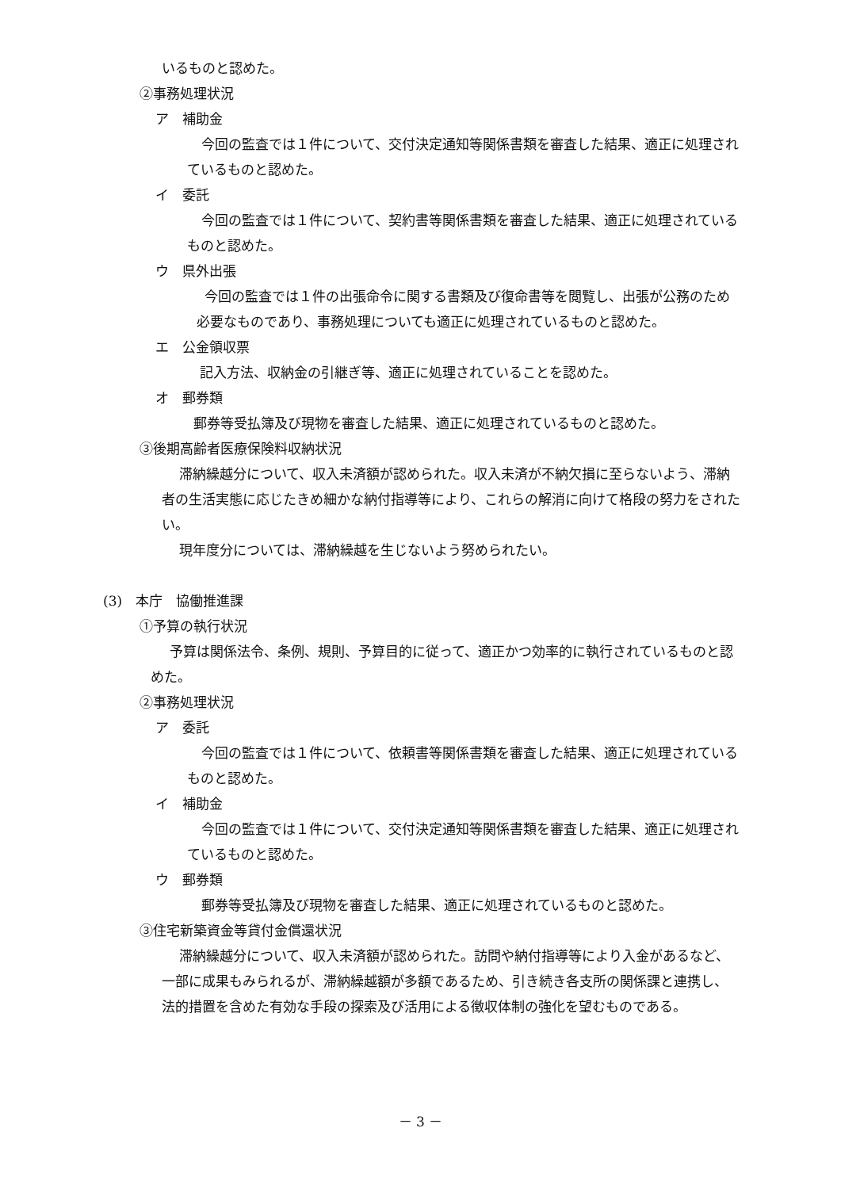いるものと認めた。
②事務処理状況
ア　補助金
今回の監査では１件について、交付決定通知等関係書類を審査した結果、適正に処理されているものと認めた。
イ　委託
今回の監査では１件について、契約書等関係書類を審査した結果、適正に処理されているものと認めた。
ウ　県外出張
今回の監査では１件の出張命令に関する書類及び復命書等を閲覧し、出張が公務のため必要なものであり、事務処理についても適正に処理されているものと認めた。
エ　公金領収票
記入方法、収納金の引継ぎ等、適正に処理されていることを認めた。
オ　郵券類
郵券等受払簿及び現物を審査した結果、適正に処理されているものと認めた。
③後期高齢者医療保険料収納状況
滞納繰越分について、収入未済額が認められた。収入未済が不納欠損に至らないよう、滞納者の生活実態に応じたきめ細かな納付指導等により、これらの解消に向けて格段の努力をされたい。
現年度分については、滞納繰越を生じないよう努められたい。
(3)　本庁　協働推進課
①予算の執行状況
予算は関係法令、条例、規則、予算目的に従って、適正かつ効率的に執行されているものと認めた。
②事務処理状況
ア　委託
今回の監査では１件について、依頼書等関係書類を審査した結果、適正に処理されているものと認めた。
イ　補助金
今回の監査では１件について、交付決定通知等関係書類を審査した結果、適正に処理されているものと認めた。
ウ　郵券類
郵券等受払簿及び現物を審査した結果、適正に処理されているものと認めた。
③住宅新築資金等貸付金償還状況
滞納繰越分について、収入未済額が認められた。訪問や納付指導等により入金があるなど、一部に成果もみられるが、滞納繰越額が多額であるため、引き続き各支所の関係課と連携し、法的措置を含めた有効な手段の探索及び活用による徴収体制の強化を望むものである。
－ 3 －